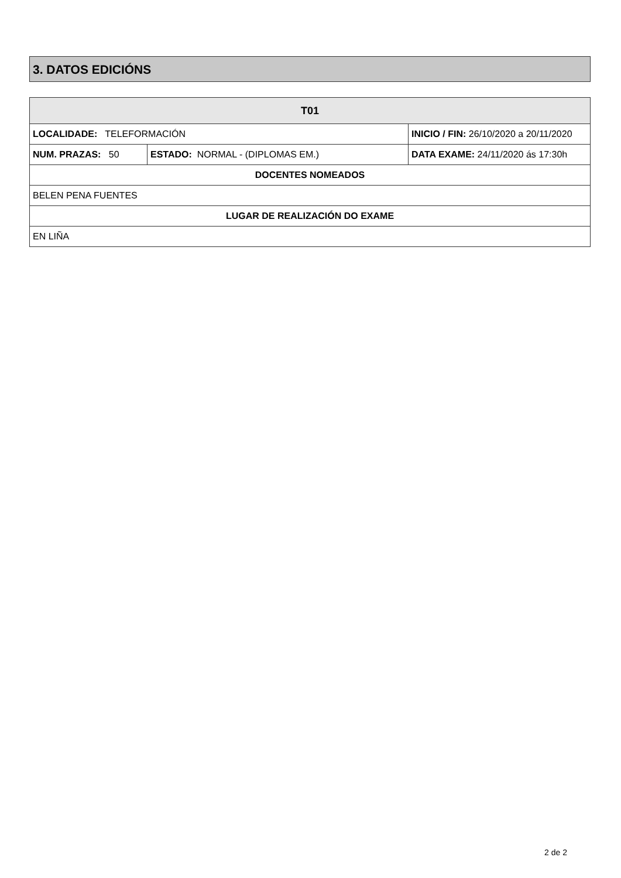3. DATOS EDICIÓNS
| T01 | | | |
| --- | --- | --- | --- |
| LOCALIDADE: TELEFORMACIÓN | | INICIO / FIN: 26/10/2020 a 20/11/2020 | |
| NUM. PRAZAS: 50 | ESTADO: NORMAL - (DIPLOMAS EM.) | | DATA EXAME: 24/11/2020 ás 17:30h |
| DOCENTES NOMEADOS | | | |
| BELEN PENA FUENTES | | | |
| LUGAR DE REALIZACIÓN DO EXAME | | | |
| EN LIÑA | | | |
2 de 2